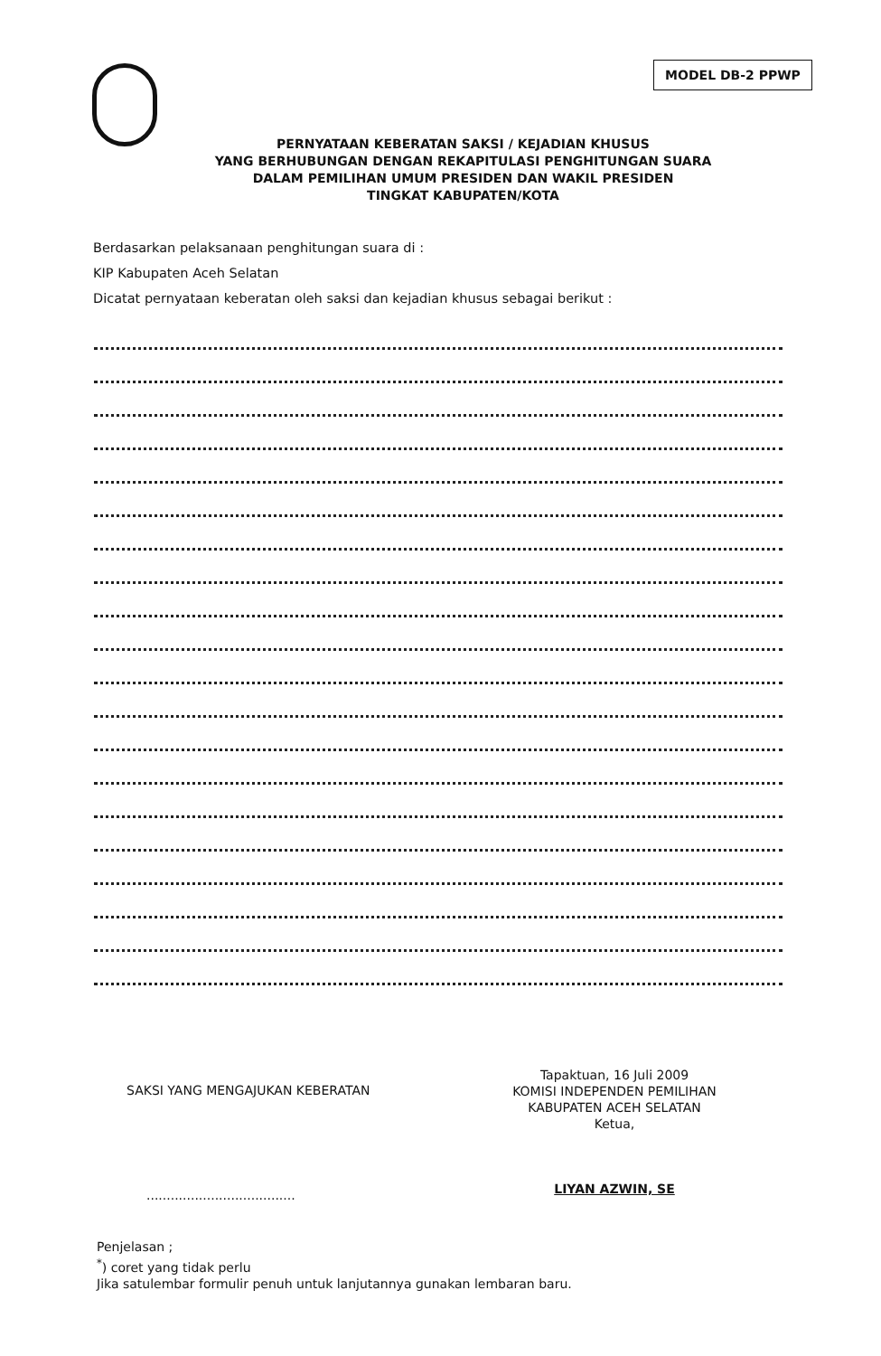MODEL DB-2 PPWP
PERNYATAAN KEBERATAN SAKSI / KEJADIAN KHUSUS
YANG BERHUBUNGAN DENGAN REKAPITULASI PENGHITUNGAN SUARA
DALAM PEMILIHAN UMUM PRESIDEN DAN WAKIL PRESIDEN
TINGKAT KABUPATEN/KOTA
Berdasarkan pelaksanaan penghitungan suara di :
KIP Kabupaten Aceh Selatan
Dicatat pernyataan keberatan oleh saksi dan kejadian khusus sebagai berikut :
SAKSI YANG MENGAJUKAN KEBERATAN
.....................................
Tapaktuan, 16 Juli 2009
KOMISI INDEPENDEN PEMILIHAN
KABUPATEN ACEH SELATAN
Ketua,
LIYAN AZWIN, SE
Penjelasan ;
<sup>*</sup>) coret yang tidak perlu
Jika satulembar formulir penuh untuk lanjutannya gunakan lembaran baru.